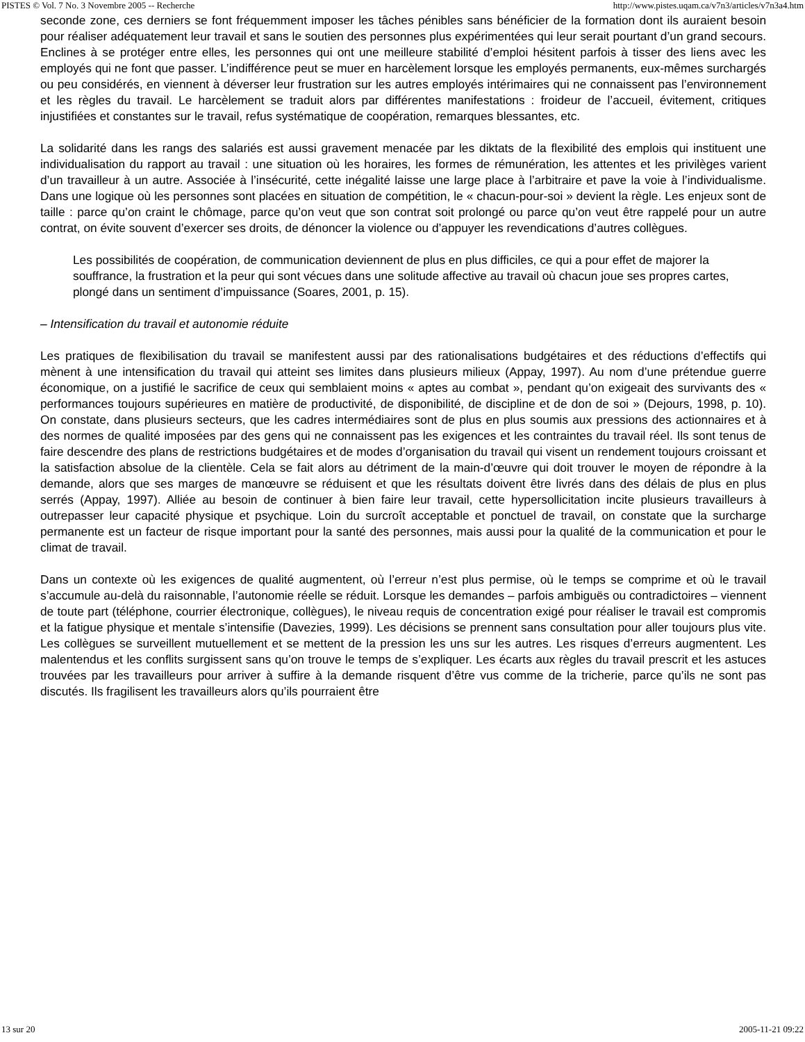PISTES © Vol. 7 No. 3 Novembre 2005 -- Recherche http://www.pistes.uqam.ca/v7n3/articles/v7n3a4.htm
seconde zone, ces derniers se font fréquemment imposer les tâches pénibles sans bénéficier de la formation dont ils auraient besoin pour réaliser adéquatement leur travail et sans le soutien des personnes plus expérimentées qui leur serait pourtant d’un grand secours. Enclines à se protéger entre elles, les personnes qui ont une meilleure stabilité d’emploi hésitent parfois à tisser des liens avec les employés qui ne font que passer. L’indifférence peut se muer en harcèlement lorsque les employés permanents, eux-mêmes surchargés ou peu considérés, en viennent à déverser leur frustration sur les autres employés intérimaires qui ne connaissent pas l’environnement et les règles du travail. Le harcèlement se traduit alors par différentes manifestations : froideur de l’accueil, évitement, critiques injustifiées et constantes sur le travail, refus systématique de coopération, remarques blessantes, etc.
La solidarité dans les rangs des salariés est aussi gravement menacée par les diktats de la flexibilité des emplois qui instituent une individualisation du rapport au travail : une situation où les horaires, les formes de rémunération, les attentes et les privilèges varient d’un travailleur à un autre. Associée à l’insécurité, cette inégalité laisse une large place à l’arbitraire et pave la voie à l’individualisme. Dans une logique où les personnes sont placées en situation de compétition, le « chacun-pour-soi » devient la règle. Les enjeux sont de taille : parce qu’on craint le chômage, parce qu’on veut que son contrat soit prolongé ou parce qu’on veut être rappelé pour un autre contrat, on évite souvent d’exercer ses droits, de dénoncer la violence ou d’appuyer les revendications d’autres collègues.
Les possibilités de coopération, de communication deviennent de plus en plus difficiles, ce qui a pour effet de majorer la souffrance, la frustration et la peur qui sont vécues dans une solitude affective au travail où chacun joue ses propres cartes, plongé dans un sentiment d’impuissance (Soares, 2001, p. 15).
– Intensification du travail et autonomie réduite
Les pratiques de flexibilisation du travail se manifestent aussi par des rationalisations budgétaires et des réductions d’effectifs qui mènent à une intensification du travail qui atteint ses limites dans plusieurs milieux (Appay, 1997). Au nom d’une prétendue guerre économique, on a justifié le sacrifice de ceux qui semblaient moins « aptes au combat », pendant qu’on exigeait des survivants des « performances toujours supérieures en matière de productivité, de disponibilité, de discipline et de don de soi » (Dejours, 1998, p. 10). On constate, dans plusieurs secteurs, que les cadres intermédiaires sont de plus en plus soumis aux pressions des actionnaires et à des normes de qualité imposées par des gens qui ne connaissent pas les exigences et les contraintes du travail réel. Ils sont tenus de faire descendre des plans de restrictions budgétaires et de modes d’organisation du travail qui visent un rendement toujours croissant et la satisfaction absolue de la clientèle. Cela se fait alors au détriment de la main-d’œuvre qui doit trouver le moyen de répondre à la demande, alors que ses marges de manœuvre se réduisent et que les résultats doivent être livrés dans des délais de plus en plus serrés (Appay, 1997). Alliée au besoin de continuer à bien faire leur travail, cette hypersollicitation incite plusieurs travailleurs à outrepasser leur capacité physique et psychique. Loin du surcroît acceptable et ponctuel de travail, on constate que la surcharge permanente est un facteur de risque important pour la santé des personnes, mais aussi pour la qualité de la communication et pour le climat de travail.
Dans un contexte où les exigences de qualité augmentent, où l’erreur n’est plus permise, où le temps se comprime et où le travail s’accumule au-delà du raisonnable, l’autonomie réelle se réduit. Lorsque les demandes – parfois ambiguës ou contradictoires – viennent de toute part (téléphone, courrier électronique, collègues), le niveau requis de concentration exigé pour réaliser le travail est compromis et la fatigue physique et mentale s’intensifie (Davezies, 1999). Les décisions se prennent sans consultation pour aller toujours plus vite. Les collègues se surveillent mutuellement et se mettent de la pression les uns sur les autres. Les risques d’erreurs augmentent. Les malentendus et les conflits surgissent sans qu’on trouve le temps de s’expliquer. Les écarts aux règles du travail prescrit et les astuces trouvées par les travailleurs pour arriver à suffire à la demande risquent d’être vus comme de la tricherie, parce qu’ils ne sont pas discutés. Ils fragilisent les travailleurs alors qu’ils pourraient être
13 sur 20 2005-11-21 09:22